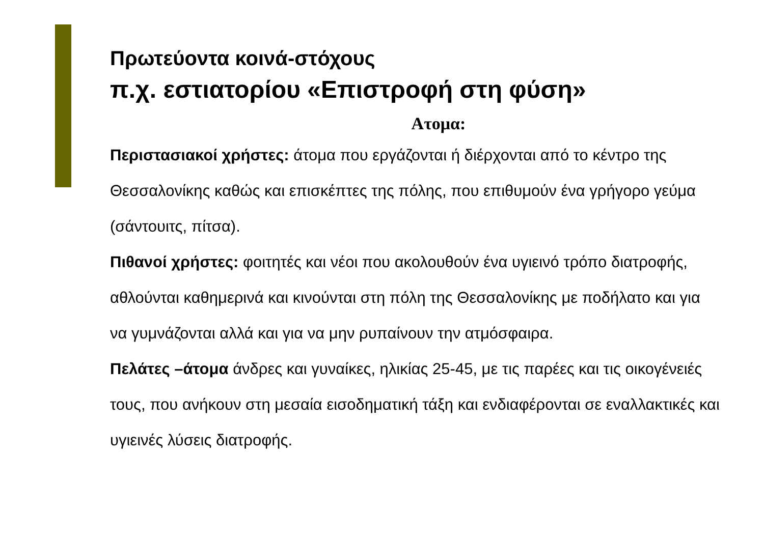Πρωτεύοντα κοινά-στόχους
π.χ. εστιατορίου «Επιστροφή στη φύση»
Ατομα:
Περιστασιακοί χρήστες: άτομα που εργάζονται ή διέρχονται από το κέντρο της Θεσσαλονίκης καθώς και επισκέπτες της πόλης, που επιθυμούν ένα γρήγορο γεύμα (σάντουιτς, πίτσα).
Πιθανοί χρήστες: φοιτητές και νέοι που ακολουθούν ένα υγιεινό τρόπο διατροφής, αθλούνται καθημερινά και κινούνται στη πόλη της Θεσσαλονίκης με ποδήλατο και για να γυμνάζονται αλλά και για να μην ρυπαίνουν την ατμόσφαιρα.
Πελάτες –άτομα άνδρες και γυναίκες, ηλικίας 25-45, με τις παρέες και τις οικογένειές τους, που ανήκουν στη μεσαία εισοδηματική τάξη και ενδιαφέρονται σε εναλλακτικές και υγιεινές λύσεις διατροφής.